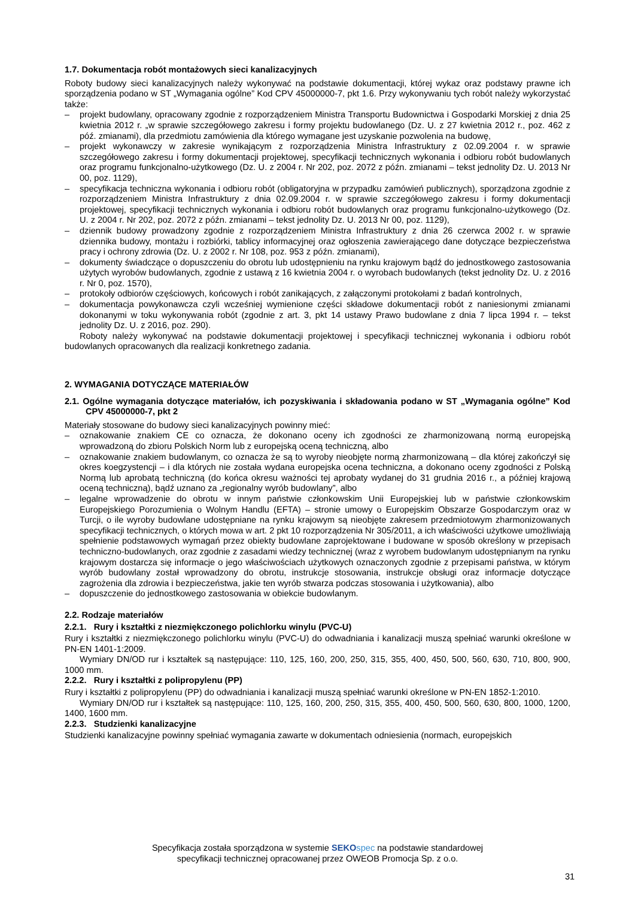1.7. Dokumentacja robót montażowych sieci kanalizacyjnych
Roboty budowy sieci kanalizacyjnych należy wykonywać na podstawie dokumentacji, której wykaz oraz podstawy prawne ich sporządzenia podano w ST „Wymagania ogólne” Kod CPV 45000000-7, pkt 1.6. Przy wykonywaniu tych robót należy wykorzystać także:
– projekt budowlany, opracowany zgodnie z rozporządzeniem Ministra Transportu Budownictwa i Gospodarki Morskiej z dnia 25 kwietnia 2012 r. „w sprawie szczegółowego zakresu i formy projektu budowlanego (Dz. U. z 27 kwietnia 2012 r., poz. 462 z póź. zmianami), dla przedmiotu zamówienia dla którego wymagane jest uzyskanie pozwolenia na budowę,
– projekt wykonawczy w zakresie wynikającym z rozporządzenia Ministra Infrastruktury z 02.09.2004 r. w sprawie szczegółowego zakresu i formy dokumentacji projektowej, specyfikacji technicznych wykonania i odbioru robót budowlanych oraz programu funkcjonalno-użytkowego (Dz. U. z 2004 r. Nr 202, poz. 2072 z późn. zmianami – tekst jednolity Dz. U. 2013 Nr 00, poz. 1129),
– specyfikacja techniczna wykonania i odbioru robót (obligatoryjna w przypadku zamówień publicznych), sporządzona zgodnie z rozporządzeniem Ministra Infrastruktury z dnia 02.09.2004 r. w sprawie szczegółowego zakresu i formy dokumentacji projektowej, specyfikacji technicznych wykonania i odbioru robót budowlanych oraz programu funkcjonalno-użytkowego (Dz. U. z 2004 r. Nr 202, poz. 2072 z późn. zmianami – tekst jednolity Dz. U. 2013 Nr 00, poz. 1129),
– dziennik budowy prowadzony zgodnie z rozporządzeniem Ministra Infrastruktury z dnia 26 czerwca 2002 r. w sprawie dziennika budowy, montażu i rozbiórki, tablicy informacyjnej oraz ogłoszenia zawierającego dane dotyczące bezpieczeństwa pracy i ochrony zdrowia (Dz. U. z 2002 r. Nr 108, poz. 953 z późn. zmianami),
– dokumenty świadczące o dopuszczeniu do obrotu lub udostępnieniu na rynku krajowym bądź do jednostkowego zastosowania użytych wyrobów budowlanych, zgodnie z ustawą z 16 kwietnia 2004 r. o wyrobach budowlanych (tekst jednolity Dz. U. z 2016 r. Nr 0, poz. 1570),
– protokoły odbiorów częściowych, końcowych i robót zanikających, z załączonymi protokołami z badań kontrolnych,
– dokumentacja powykonawcza czyli wcześniej wymienione części składowe dokumentacji robót z naniesionymi zmianami dokonanymi w toku wykonywania robót (zgodnie z art. 3, pkt 14 ustawy Prawo budowlane z dnia 7 lipca 1994 r. – tekst jednolity Dz. U. z 2016, poz. 290).
Roboty należy wykonywać na podstawie dokumentacji projektowej i specyfikacji technicznej wykonania i odbioru robót budowlanych opracowanych dla realizacji konkretnego zadania.
2. WYMAGANIA DOTYCZĄCE MATERIAŁÓW
2.1. Ogólne wymagania dotyczące materiałów, ich pozyskiwania i składowania podano w ST „Wymagania ogólne” Kod CPV 45000000-7, pkt 2
Materiały stosowane do budowy sieci kanalizacyjnych powinny mieć:
– oznakowanie znakiem CE co oznacza, że dokonano oceny ich zgodności ze zharmonizowaną normą europejską wprowadzoną do zbioru Polskich Norm lub z europejską oceną techniczną, albo
– oznakowanie znakiem budowlanym, co oznacza że są to wyroby nieobjęte normą zharmonizowaną – dla której zakończył się okres koegzystencji – i dla których nie została wydana europejska ocena techniczna, a dokonano oceny zgodności z Polską Normą lub aprobatą techniczną (do końca okresu ważności tej aprobaty wydanej do 31 grudnia 2016 r., a później krajową oceną techniczną), bądź uznano za „regionalny wyrób budowlany”, albo
– legalne wprowadzenie do obrotu w innym państwie członkowskim Unii Europejskiej lub w państwie członkowskim Europejskiego Porozumienia o Wolnym Handlu (EFTA) – stronie umowy o Europejskim Obszarze Gospodarczym oraz w Turcji, o ile wyroby budowlane udostępniane na rynku krajowym są nieobjęte zakresem przedmiotowym zharmonizowanych specyfikacji technicznych, o których mowa w art. 2 pkt 10 rozporządzenia Nr 305/2011, a ich właściwości użytkowe umożliwiają spełnienie podstawowych wymagań przez obiekty budowlane zaprojektowane i budowane w sposób określony w przepisach techniczno-budowlanych, oraz zgodnie z zasadami wiedzy technicznej (wraz z wyrobem budowlanym udostępnianym na rynku krajowym dostarcza się informacje o jego właściwościach użytkowych oznaczonych zgodnie z przepisami państwa, w którym wyrób budowlany został wprowadzony do obrotu, instrukcje stosowania, instrukcje obsługi oraz informacje dotyczące zagrożenia dla zdrowia i bezpieczeństwa, jakie ten wyrób stwarza podczas stosowania i użytkowania), albo
– dopuszczenie do jednostkowego zastosowania w obiekcie budowlanym.
2.2. Rodzaje materiałów
2.2.1. Rury i kształtki z niezmiękczonego polichlorku winylu (PVC-U)
Rury i kształtki z niezmiękczonego polichlorku winylu (PVC-U) do odwadniania i kanalizacji muszą spełniać warunki określone w PN-EN 1401-1:2009.
Wymiary DN/OD rur i kształtek są następujące: 110, 125, 160, 200, 250, 315, 355, 400, 450, 500, 560, 630, 710, 800, 900, 1000 mm.
2.2.2. Rury i kształtki z polipropylenu (PP)
Rury i kształtki z polipropylenu (PP) do odwadniania i kanalizacji muszą spełniać warunki określone w PN-EN 1852-1:2010.
Wymiary DN/OD rur i kształtek są następujące: 110, 125, 160, 200, 250, 315, 355, 400, 450, 500, 560, 630, 800, 1000, 1200, 1400, 1600 mm.
2.2.3. Studzienki kanalizacyjne
Studzienki kanalizacyjne powinny spełniać wymagania zawarte w dokumentach odniesienia (normach, europejskich
Specyfikacja została sporządzona w systemie SEKO spec na podstawie standardowej
specyfikacji technicznej opracowanej przez OWEOB Promocja Sp. z o.o.
31